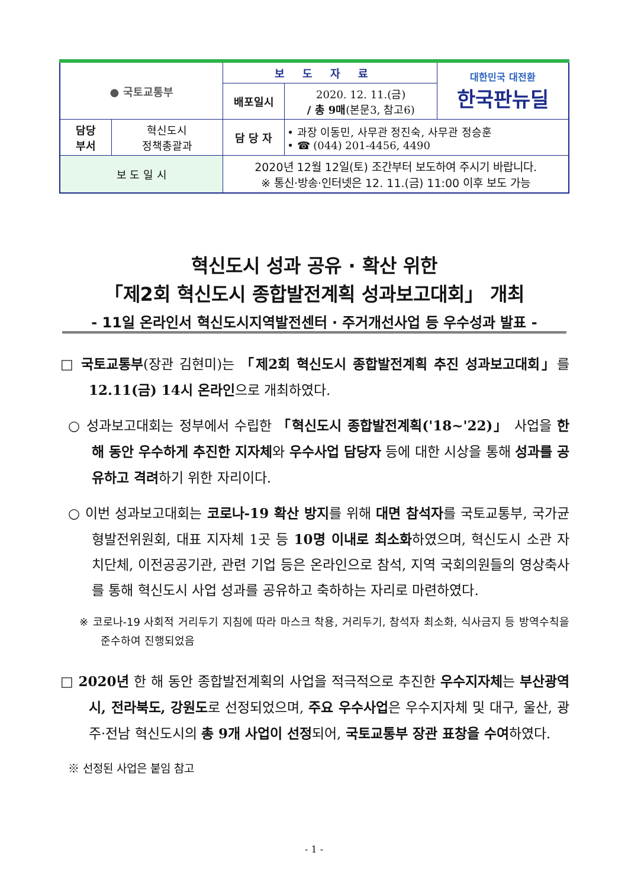| ● 국토교통부 | | 보도자료 | | 대한민국 대전환 한국판뉴딜 |
| | | 배포일시 | 2020. 12. 11.(금) / 총 9매 (본문3, 참고6) | |
| 담당 부서 | 혁신도시 정책총괄과 | 담 당 자 | • 과장 이동민, 사무관 정진숙, 사무관 정승훈 • ☎ (044) 201-4456, 4490 | |
| 보 도 일 시 | | 2020년 12월 12일(토) 조간부터 보도하여 주시기 바랍니다. ※ 통신·방송·인터넷은 12. 11.(금) 11:00 이후 보도 가능 | | |
혁신도시 성과 공유 · 확산 위한
「제2회 혁신도시 종합발전계획 성과보고대회」 개최
- 11일 온라인서 혁신도시지역발전센터 · 주거개선사업 등 우수성과 발표 -
□ 국토교통부(장관 김현미)는 「제2회 혁신도시 종합발전계획 추진 성과보고대회」를 12.11(금) 14시 온라인으로 개최하였다.
○ 성과보고대회는 정부에서 수립한 「혁신도시 종합발전계획('18~'22)」 사업을 한 해 동안 우수하게 추진한 지자체와 우수사업 담당자 등에 대한 시상을 통해 성과를 공유하고 격려하기 위한 자리이다.
○ 이번 성과보고대회는 코로나-19 확산 방지를 위해 대면 참석자를 국토교통부, 국가균형발전위원회, 대표 지자체 1곳 등 10명 이내로 최소화하였으며, 혁신도시 소관 자치단체, 이전공공기관, 관련 기업 등은 온라인으로 참석, 지역 국회의원들의 영상축사를 통해 혁신도시 사업 성과를 공유하고 축하하는 자리로 마련하였다.
※ 코로나-19 사회적 거리두기 지침에 따라 마스크 착용, 거리두기, 참석자 최소화, 식사금지 등 방역수칙을 준수하여 진행되었음
□ 2020년 한 해 동안 종합발전계획의 사업을 적극적으로 추진한 우수지자체는 부산광역시, 전라북도, 강원도로 선정되었으며, 주요 우수사업은 우수지자체 및 대구, 울산, 광주·전남 혁신도시의 총 9개 사업이 선정되어, 국토교통부 장관 표창을 수여하였다.
※ 선정된 사업은 붙임 참고
- 1 -